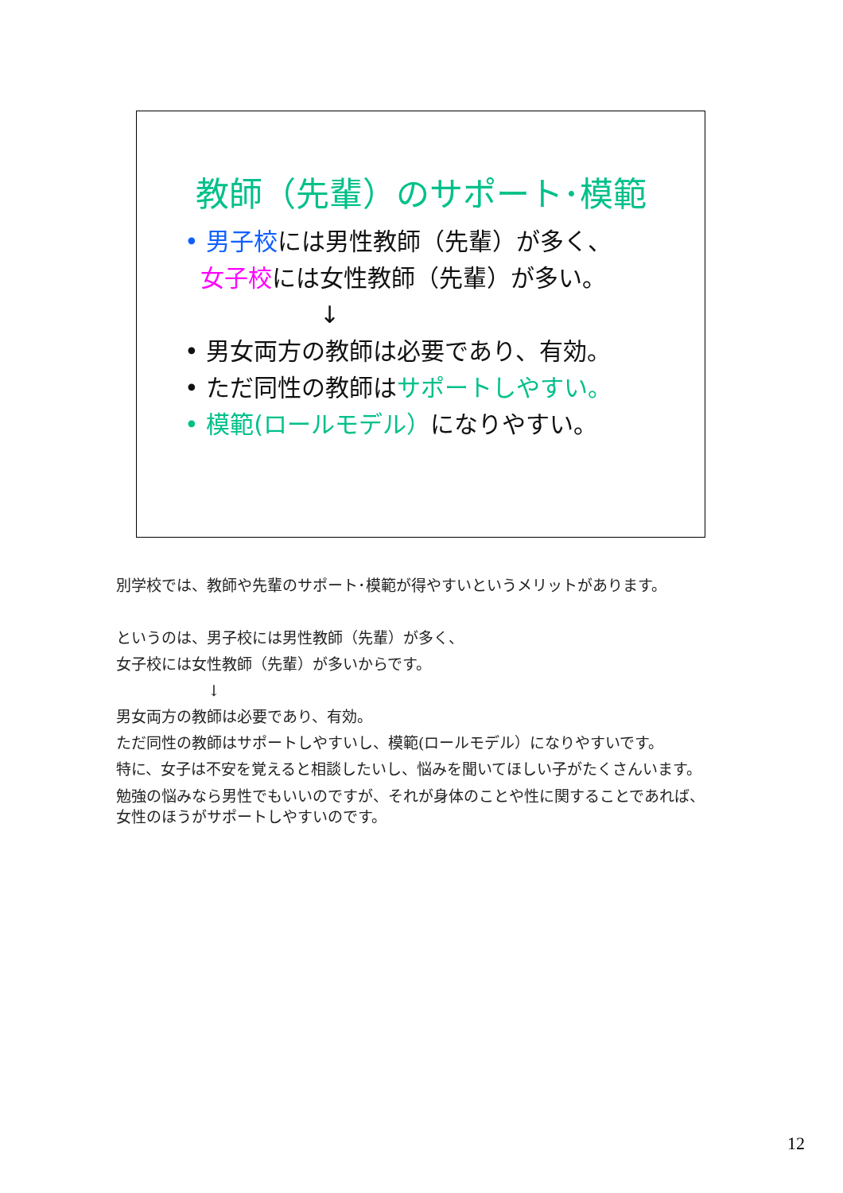教師（先輩）のサポート･模範
• 男子校には男性教師（先輩）が多く、
女子校には女性教師（先輩）が多い。
↓
• 男女両方の教師は必要であり、有効。
• ただ同性の教師はサポートしやすい。
• 模範(ロールモデル）になりやすい。
別学校では、教師や先輩のサポート･模範が得やすいというメリットがあります。
というのは、男子校には男性教師（先輩）が多く、
女子校には女性教師（先輩）が多いからです。
↓
男女両方の教師は必要であり、有効。
ただ同性の教師はサポートしやすいし、模範(ロールモデル）になりやすいです。
特に、女子は不安を覚えると相談したいし、悩みを聞いてほしい子がたくさんいます。
勉強の悩みなら男性でもいいのですが、それが身体のことや性に関することであれば、
女性のほうがサポートしやすいのです。
12